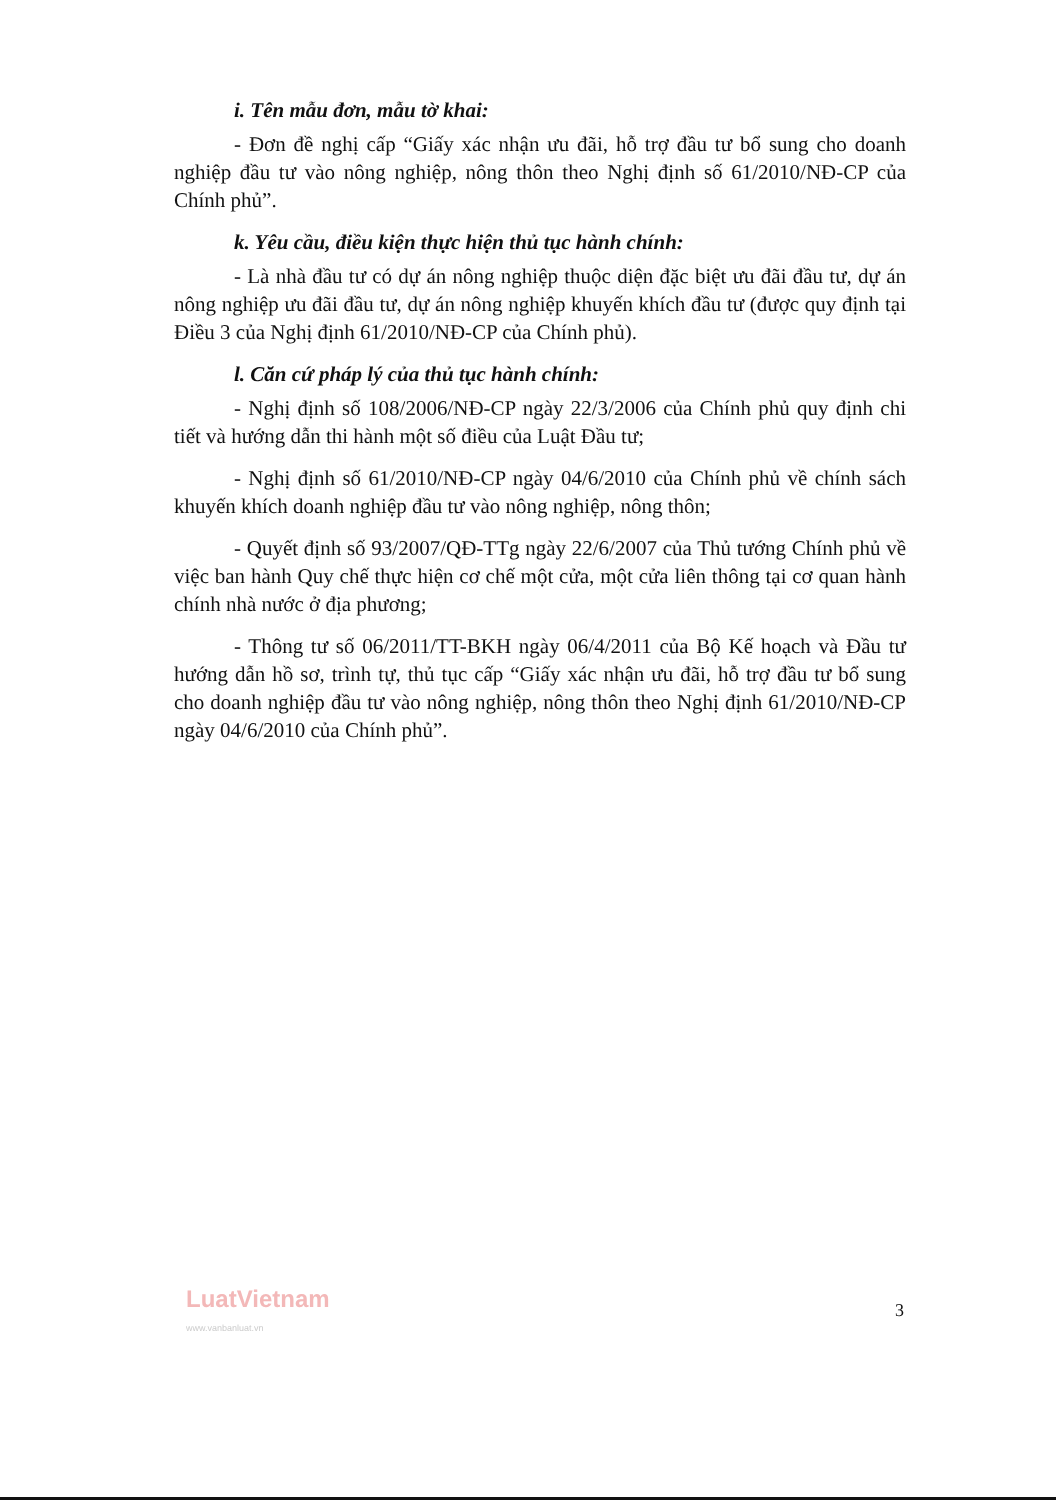i. Tên mẫu đơn, mẫu tờ khai:
- Đơn đề nghị cấp “Giấy xác nhận ưu đãi, hỗ trợ đầu tư bổ sung cho doanh nghiệp đầu tư vào nông nghiệp, nông thôn theo Nghị định số 61/2010/NĐ-CP của Chính phủ”.
k. Yêu cầu, điều kiện thực hiện thủ tục hành chính:
- Là nhà đầu tư có dự án nông nghiệp thuộc diện đặc biệt ưu đãi đầu tư, dự án nông nghiệp ưu đãi đầu tư, dự án nông nghiệp khuyến khích đầu tư (được quy định tại Điều 3 của Nghị định 61/2010/NĐ-CP của Chính phủ).
l. Căn cứ pháp lý của thủ tục hành chính:
- Nghị định số 108/2006/NĐ-CP ngày 22/3/2006 của Chính phủ quy định chi tiết và hướng dẫn thi hành một số điều của Luật Đầu tư;
- Nghị định số 61/2010/NĐ-CP ngày 04/6/2010 của Chính phủ về chính sách khuyến khích doanh nghiệp đầu tư vào nông nghiệp, nông thôn;
- Quyết định số 93/2007/QĐ-TTg ngày 22/6/2007 của Thủ tướng Chính phủ về việc ban hành Quy chế thực hiện cơ chế một cửa, một cửa liên thông tại cơ quan hành chính nhà nước ở địa phương;
- Thông tư số 06/2011/TT-BKH ngày 06/4/2011 của Bộ Kế hoạch và Đầu tư hướng dẫn hồ sơ, trình tự, thủ tục cấp “Giấy xác nhận ưu đãi, hỗ trợ đầu tư bổ sung cho doanh nghiệp đầu tư vào nông nghiệp, nông thôn theo Nghị định 61/2010/NĐ-CP ngày 04/6/2010 của Chính phủ”.
LuatVietnam
www.vanbanluat.vn
3